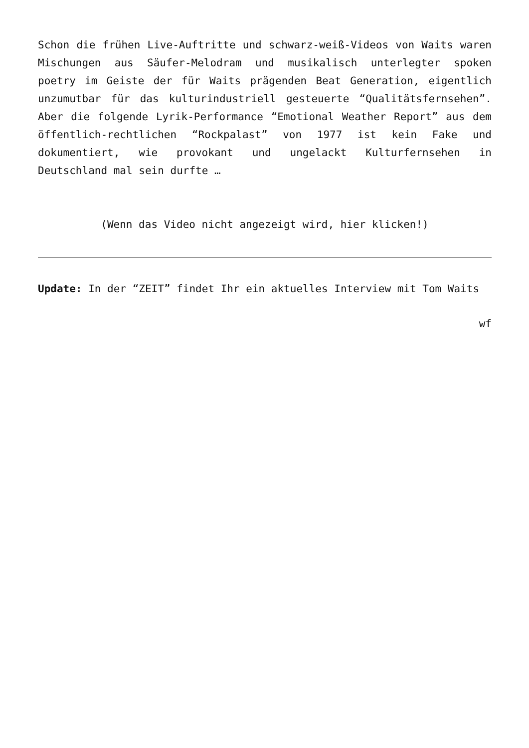Schon die frühen Live-Auftritte und schwarz-weiß-Videos von Waits waren Mischungen aus Säufer-Melodram und musikalisch unterlegter spoken poetry im Geiste der für Waits prägenden Beat Generation, eigentlich unzumutbar für das kulturindustriell gesteuerte “Qualitätsfernsehen”. Aber die folgende Lyrik-Performance “Emotional Weather Report” aus dem öffentlich-rechtlichen “Rockpalast” von 1977 ist kein Fake und dokumentiert, wie provokant und ungelackt Kulturfernsehen in Deutschland mal sein durfte …
(Wenn das Video nicht angezeigt wird, hier klicken!)
Update: In der “ZEIT” findet Ihr ein aktuelles Interview mit Tom Waits
wf